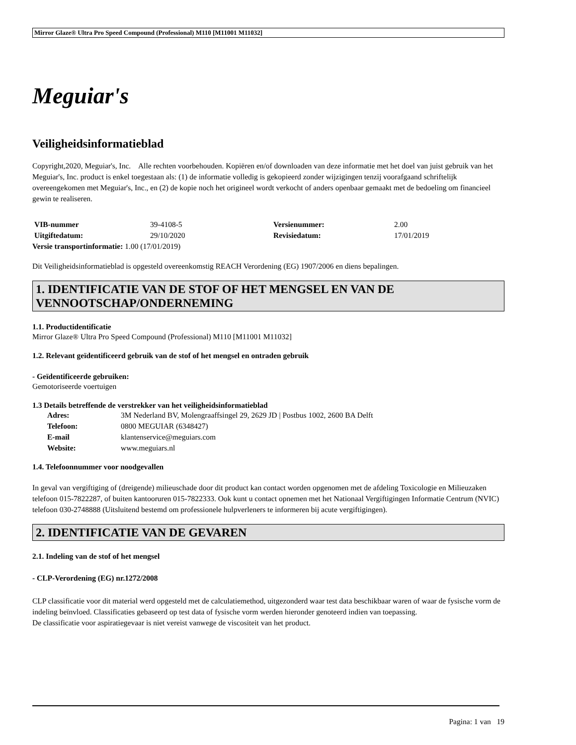Mirror Glaze® Ultra Pro Speed Compound (Professional) M110 [M11001 M11032]
Meguiar's
Veiligheidsinformatieblad
Copyright,2020, Meguiar's, Inc. Alle rechten voorbehouden. Kopiëren en/of downloaden van deze informatie met het doel van juist gebruik van het Meguiar's, Inc. product is enkel toegestaan als: (1) de informatie volledig is gekopieerd zonder wijzigingen tenzij voorafgaand schriftelijk overeengekomen met Meguiar's, Inc., en (2) de kopie noch het origineel wordt verkocht of anders openbaar gemaakt met de bedoeling om financieel gewin te realiseren.
| VIB-nummer | 39-4108-5 | Versienummer: | 2.00 |
| Uitgiftedatum: | 29/10/2020 | Revisiedatum: | 17/01/2019 |
Versie transportinformatie: 1.00 (17/01/2019)
Dit Veiligheidsinformatieblad is opgesteld overeenkomstig REACH Verordening (EG) 1907/2006 en diens bepalingen.
1. IDENTIFICATIE VAN DE STOF OF HET MENGSEL EN VAN DE VENNOOTSCHAP/ONDERNEMING
1.1. Productidentificatie
Mirror Glaze® Ultra Pro Speed Compound (Professional) M110 [M11001 M11032]
1.2. Relevant geïdentificeerd gebruik van de stof of het mengsel en ontraden gebruik
- Geïdentificeerde gebruiken:
Gemotoriseerde voertuigen
1.3 Details betreffende de verstrekker van het veiligheidsinformatieblad
| Adres: | 3M Nederland BV, Molengraaffsingel 29, 2629 JD / Postbus 1002, 2600 BA Delft |
| Telefoon: | 0800 MEGUIAR (6348427) |
| E-mail | klantenservice@meguiars.com |
| Website: | www.meguiars.nl |
1.4. Telefoonnummer voor noodgevallen
In geval van vergiftiging of (dreigende) milieuschade door dit product kan contact worden opgenomen met de afdeling Toxicologie en Milieuzaken telefoon 015-7822287, of buiten kantooruren 015-7822333. Ook kunt u contact opnemen met het Nationaal Vergiftigingen Informatie Centrum (NVIC) telefoon 030-2748888 (Uitsluitend bestemd om professionele hulpverleners te informeren bij acute vergiftigingen).
2. IDENTIFICATIE VAN DE GEVAREN
2.1. Indeling van de stof of het mengsel
- CLP-Verordening (EG) nr.1272/2008
CLP classificatie voor dit material werd opgesteld met de calculatiemethod, uitgezonderd waar test data beschikbaar waren of waar de fysische vorm de indeling beïnvloed. Classificaties gebaseerd op test data of fysische vorm werden hieronder genoteerd indien van toepassing.
De classificatie voor aspiratiegevaar is niet vereist vanwege de viscositeit van het product.
Pagina: 1 van 19